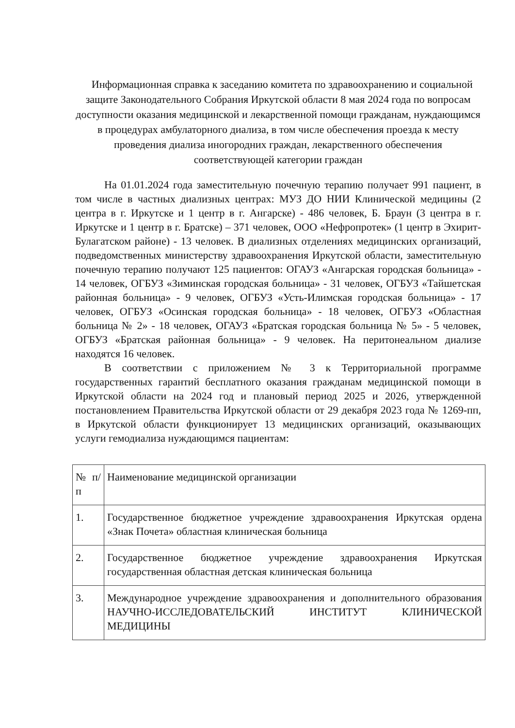Информационная справка к заседанию комитета по здравоохранению и социальной защите Законодательного Собрания Иркутской области 8 мая 2024 года по вопросам доступности оказания медицинской и лекарственной помощи гражданам, нуждающимся в процедурах амбулаторного диализа, в том числе обеспечения проезда к месту проведения диализа иногородних граждан, лекарственного обеспечения соответствующей категории граждан
На 01.01.2024 года заместительную почечную терапию получает 991 пациент, в том числе в частных диализных центрах: МУЗ ДО НИИ Клинической медицины (2 центра в г. Иркутске и 1 центр в г. Ангарске) - 486 человек, Б. Браун (3 центра в г. Иркутске и 1 центр в г. Братске) – 371 человек, ООО «Нефропротек» (1 центр в Эхирит-Булагатском районе) - 13 человек. В диализных отделениях медицинских организаций, подведомственных министерству здравоохранения Иркутской области, заместительную почечную терапию получают 125 пациентов: ОГАУЗ «Ангарская городская больница» - 14 человек, ОГБУЗ «Зиминская городская больница» - 31 человек, ОГБУЗ «Тайшетская районная больница» - 9 человек, ОГБУЗ «Усть-Илимская городская больница» - 17 человек, ОГБУЗ «Осинская городская больница» - 18 человек, ОГБУЗ «Областная больница № 2» - 18 человек, ОГАУЗ «Братская городская больница № 5» - 5 человек, ОГБУЗ «Братская районная больница» - 9 человек. На перитонеальном диализе находятся 16 человек.
В соответствии с приложением № 3 к Территориальной программе государственных гарантий бесплатного оказания гражданам медицинской помощи в Иркутской области на 2024 год и плановый период 2025 и 2026, утвержденной постановлением Правительства Иркутской области от 29 декабря 2023 года № 1269-пп, в Иркутской области функционирует 13 медицинских организаций, оказывающих услуги гемодиализа нуждающимся пациентам:
| № п/п | Наименование медицинской организации |
| 1. | Государственное бюджетное учреждение здравоохранения Иркутская ордена «Знак Почета» областная клиническая больница |
| 2. | Государственное бюджетное учреждение здравоохранения Иркутская государственная областная детская клиническая больница |
| 3. | Международное учреждение здравоохранения и дополнительного образования НАУЧНО-ИССЛЕДОВАТЕЛЬСКИЙ ИНСТИТУТ КЛИНИЧЕСКОЙ МЕДИЦИНЫ |